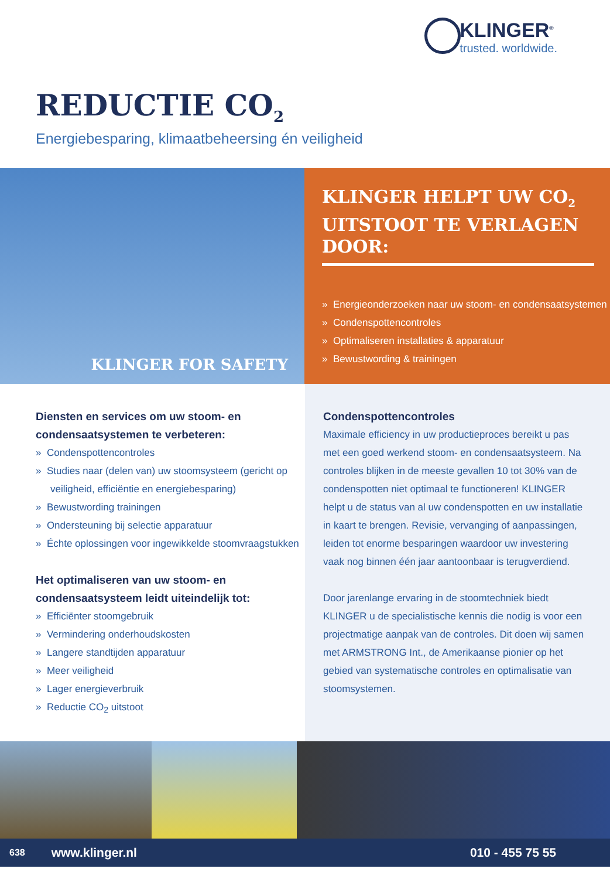KLINGER<sup>®</sup>
trusted. worldwide.
REDUCTIE CO<sub>2</sub>
Energiebesparing, klimaatbeheersing én veiligheid
KLINGER FOR SAFETY
KLINGER HELPT UW CO<sub>2</sub> UITSTOOT TE VERLAGEN DOOR:
» Energieonderzoeken naar uw stoom- en condensaatsystemen
» Condenspottencontroles
» Optimaliseren installaties & apparatuur
» Bewustwording & trainingen
Diensten en services om uw stoom- en condensaatsystemen te verbeteren:
» Condenspottencontroles
» Studies naar (delen van) uw stoomsysteem (gericht op veiligheid, efficiëntie en energiebesparing)
» Bewustwording trainingen
» Ondersteuning bij selectie apparatuur
» Échte oplossingen voor ingewikkelde stoomvraagstukken
Het optimaliseren van uw stoom- en condensaatsysteem leidt uiteindelijk tot:
» Efficiënter stoomgebruik
» Vermindering onderhoudskosten
» Langere standtijden apparatuur
» Meer veiligheid
» Lager energieverbruik
» Reductie CO<sub>2</sub> uitstoot
Condenspottencontroles
Maximale efficiency in uw productieproces bereikt u pas met een goed werkend stoom- en condensaatsysteem. Na controles blijken in de meeste gevallen 10 tot 30% van de condenspotten niet optimaal te functioneren! KLINGER helpt u de status van al uw condenspotten en uw installatie in kaart te brengen. Revisie, vervanging of aanpassingen, leiden tot enorme besparingen waardoor uw investering vaak nog binnen één jaar aantoonbaar is terugverdiend.
Door jarenlange ervaring in de stoomtechniek biedt KLINGER u de specialistische kennis die nodig is voor een projectmatige aanpak van de controles. Dit doen wij samen met ARMSTRONG Int., de Amerikaanse pionier op het gebied van systematische controles en optimalisatie van stoomsystemen.
638 www.klinger.nl 010 - 455 75 55